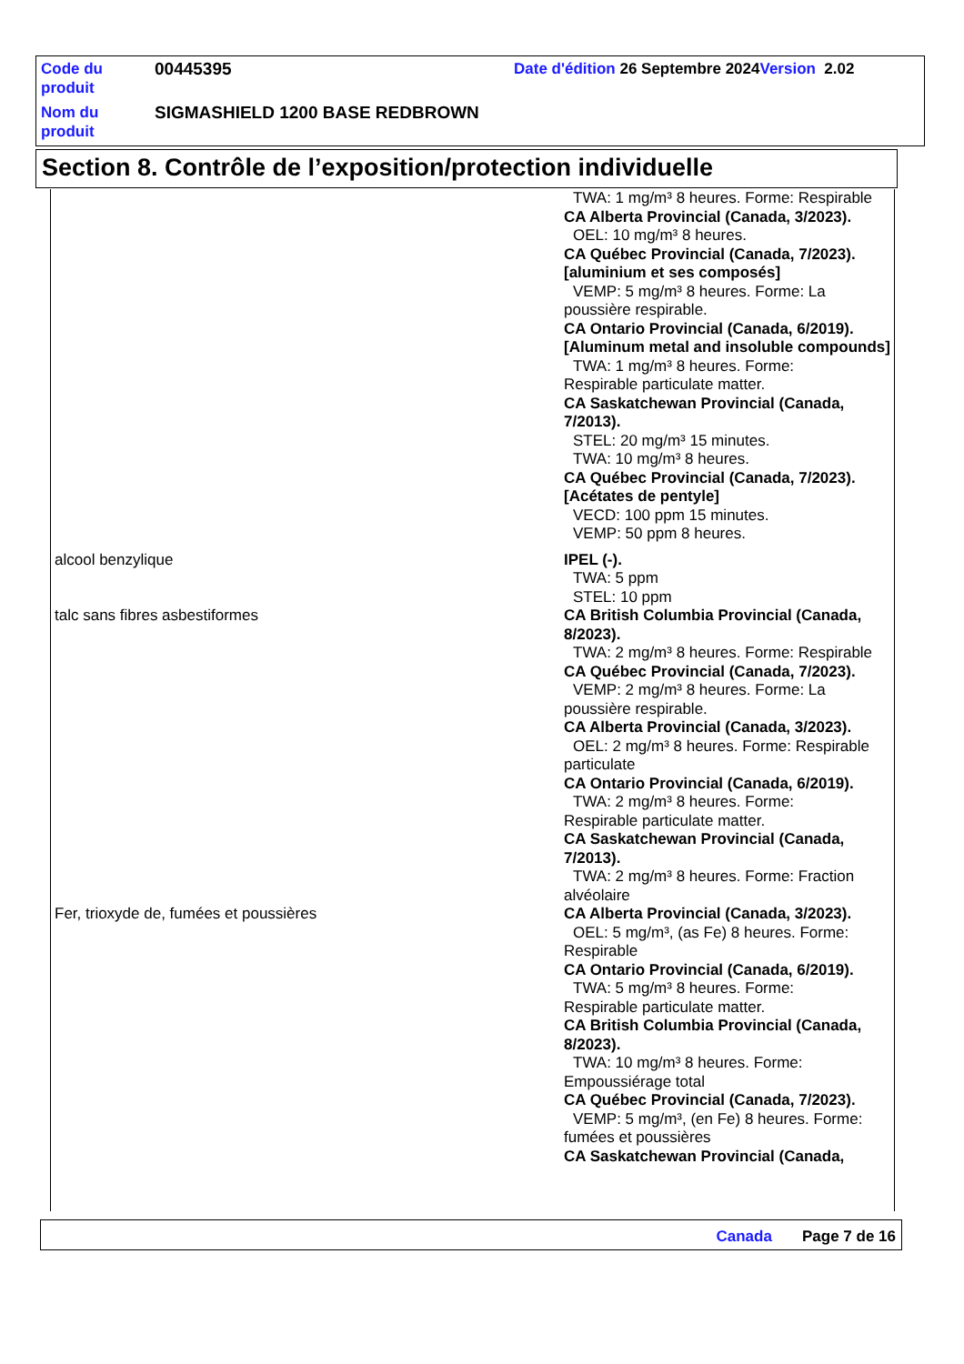| Code du produit | 00445395 | Date d'édition 26 Septembre 2024 Version 2.02 |
| Nom du produit | SIGMASHIELD 1200 BASE REDBROWN | |
Section 8. Contrôle de l’exposition/protection individuelle
TWA: 1 mg/m³ 8 heures. Forme: Respirable
CA Alberta Provincial (Canada, 3/2023).
OEL: 10 mg/m³ 8 heures.
CA Québec Provincial (Canada, 7/2023). [aluminium et ses composés]
VEMP: 5 mg/m³ 8 heures. Forme: La
poussière respirable.
CA Ontario Provincial (Canada, 6/2019). [Aluminum metal and insoluble compounds]
TWA: 1 mg/m³ 8 heures. Forme:
Respirable particulate matter.
CA Saskatchewan Provincial (Canada, 7/2013).
STEL: 20 mg/m³ 15 minutes.
TWA: 10 mg/m³ 8 heures.
CA Québec Provincial (Canada, 7/2023). [Acétates de pentyle]
VECD: 100 ppm 15 minutes.
VEMP: 50 ppm 8 heures.
alcool benzylique IPEL (-).
TWA: 5 ppm
STEL: 10 ppm
talc sans fibres asbestiformes CA British Columbia Provincial (Canada, 8/2023).
TWA: 2 mg/m³ 8 heures. Forme: Respirable
CA Québec Provincial (Canada, 7/2023).
VEMP: 2 mg/m³ 8 heures. Forme: La
poussière respirable.
CA Alberta Provincial (Canada, 3/2023).
OEL: 2 mg/m³ 8 heures. Forme: Respirable
particulate
CA Ontario Provincial (Canada, 6/2019).
TWA: 2 mg/m³ 8 heures. Forme:
Respirable particulate matter.
CA Saskatchewan Provincial (Canada, 7/2013).
TWA: 2 mg/m³ 8 heures. Forme: Fraction
alvéolaire
Fer, trioxyde de, fumées et poussières CA Alberta Provincial (Canada, 3/2023).
OEL: 5 mg/m³, (as Fe) 8 heures. Forme:
Respirable
CA Ontario Provincial (Canada, 6/2019).
TWA: 5 mg/m³ 8 heures. Forme:
Respirable particulate matter.
CA British Columbia Provincial (Canada, 8/2023).
TWA: 10 mg/m³ 8 heures. Forme:
Empoussiérage total
CA Québec Provincial (Canada, 7/2023).
VEMP: 5 mg/m³, (en Fe) 8 heures. Forme:
fumées et poussières
CA Saskatchewan Provincial (Canada,
Canada Page 7 de 16